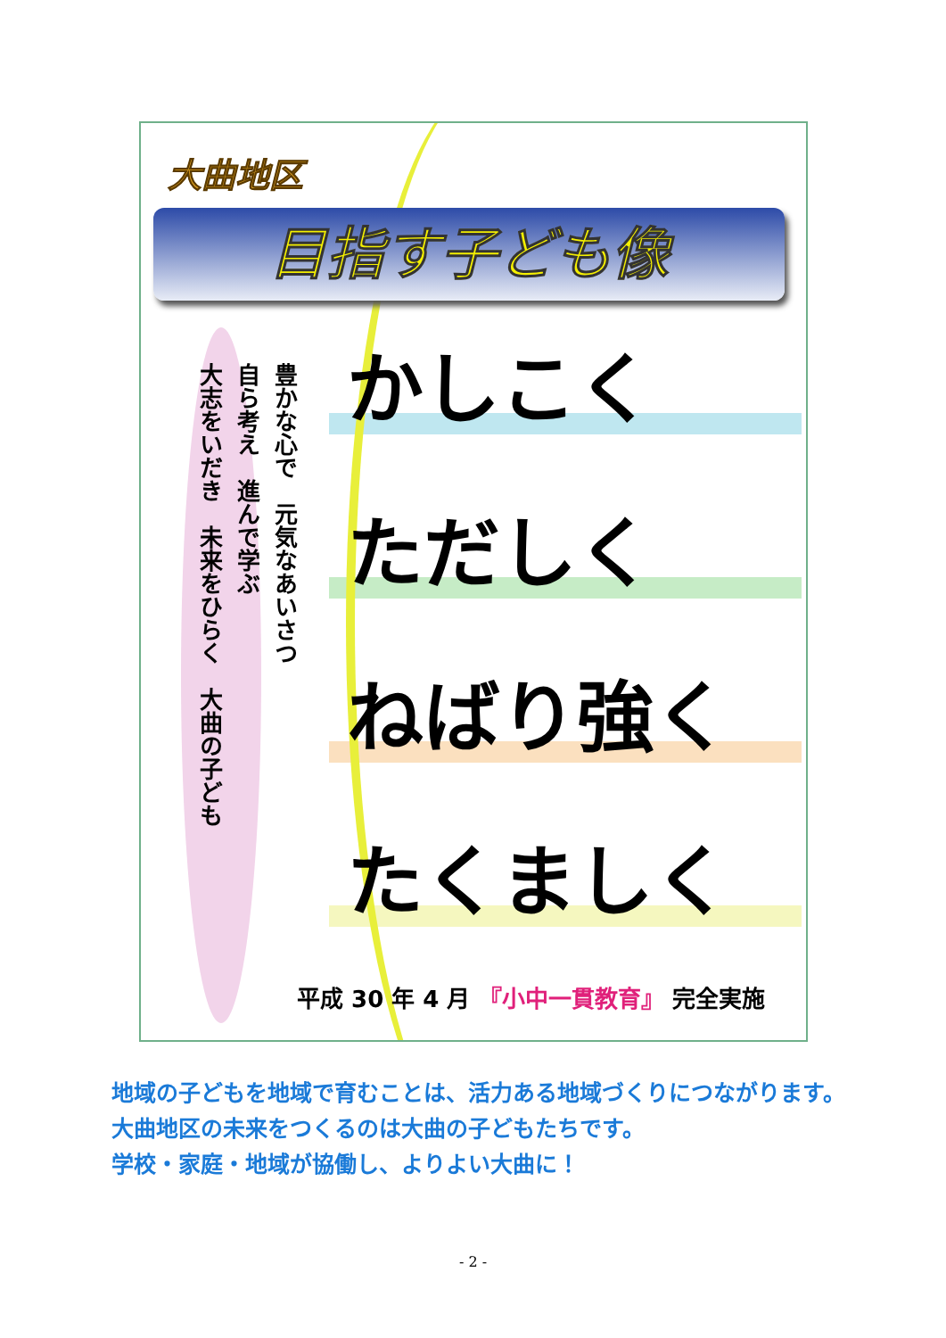大曲地区
目指す子ども像
豊かな心で　元気なあいさつ
自ら考え　進んで学ぶ
大志をいだき　未来をひらく　大曲の子ども
かしこく
ただしく
ねばり強く
たくましく
平成 30 年 4 月 『小中一貫教育』 完全実施
　地域の子どもを地域で育むことは、活力ある地域づくりにつながります。
　大曲地区の未来をつくるのは大曲の子どもたちです。
　学校・家庭・地域が協働し、よりよい大曲に！
- 2 -